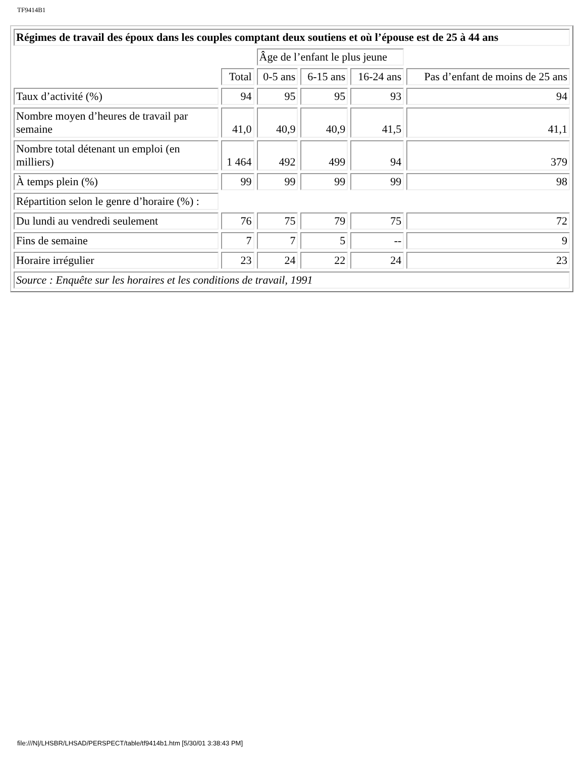TF9414B1
| Régimes de travail des époux dans les couples comptant deux soutiens et où l’épouse est de 25 à 44 ans | | | | | |
| | | Âge de l’enfant le plus jeune | | | |
| | Total | 0-5 ans | 6-15 ans | 16-24 ans | Pas d’enfant de moins de 25 ans |
| Taux d’activité (%) | 94 | 95 | 95 | 93 | 94 |
| Nombre moyen d’heures de travail par semaine | 41,0 | 40,9 | 40,9 | 41,5 | 41,1 |
| Nombre total détenant un emploi (en milliers) | 1 464 | 492 | 499 | 94 | 379 |
| À temps plein (%) | 99 | 99 | 99 | 99 | 98 |
| Répartition selon le genre d’horaire (%) : | | | | | |
| Du lundi au vendredi seulement | 76 | 75 | 79 | 75 | 72 |
| Fins de semaine | 7 | 7 | 5 | -- | 9 |
| Horaire irrégulier | 23 | 24 | 22 | 24 | 23 |
| Source : Enquête sur les horaires et les conditions de travail, 1991 | | | | | |
file:///N|/LHSBR/LHSAD/PERSPECT/table/tf9414b1.htm [5/30/01 3:38:43 PM]